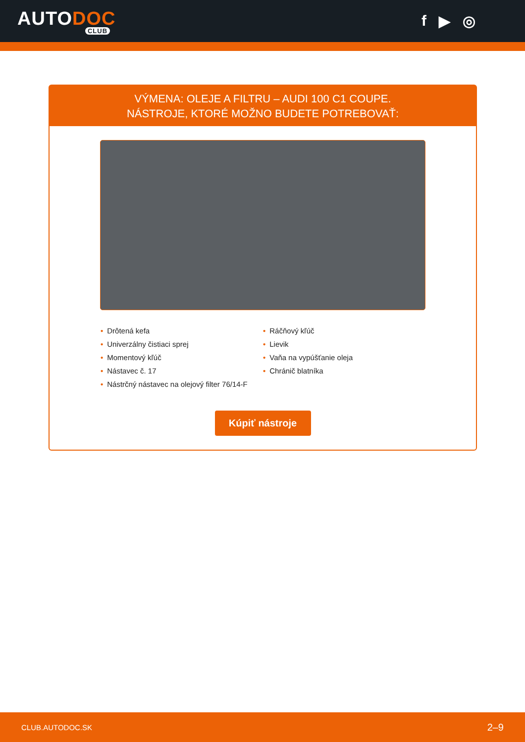AUTODOC
CLUB
f ▶ ◎
VÝMENA: OLEJE A FILTRU – AUDI 100 C1 COUPE.
NÁSTROJE, KTORÉ MOŽNO BUDETE POTREBOVAŤ:
• Drôtená kefa
• Univerzálny čistiaci sprej
• Momentový kľúč
• Nástavec č. 17
• Nástrčný nástavec na olejový filter 76/14-F
• Ráčňový kľúč
• Lievik
• Vaňa na vypúšťanie oleja
• Chránič blatníka
Kúpiť nástroje
CLUB.AUTODOC.SK 2–9